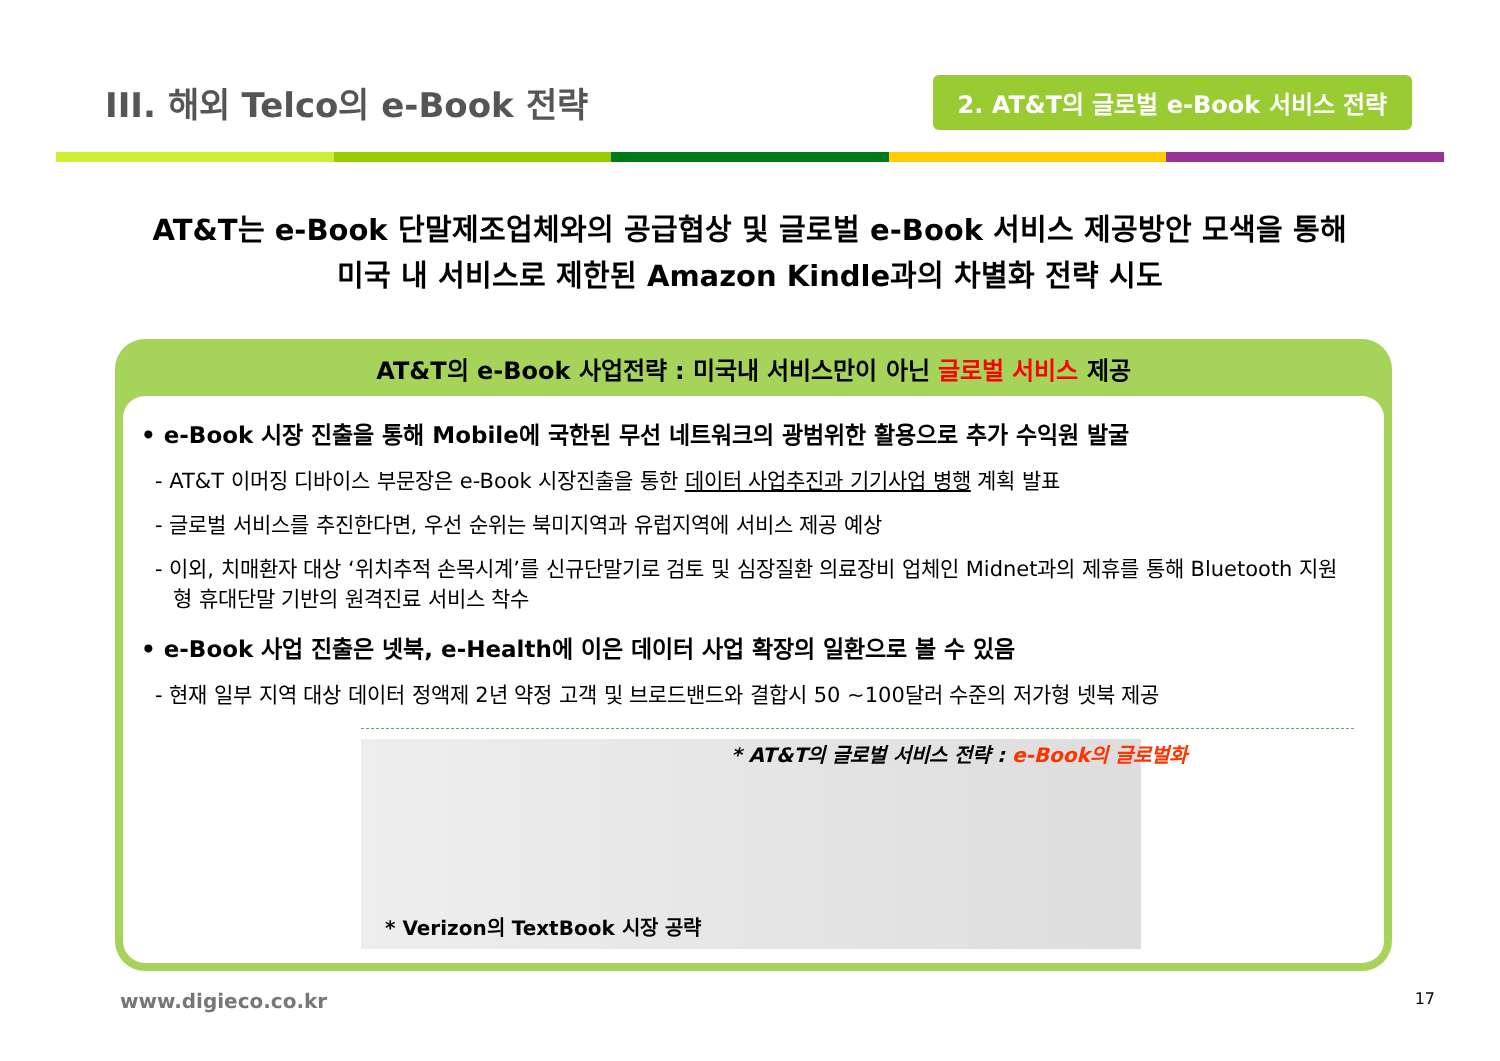III. 해외 Telco의 e-Book 전략
2. AT&T의 글로벌 e-Book 서비스 전략
AT&T는 e-Book 단말제조업체와의 공급협상 및 글로벌 e-Book 서비스 제공방안 모색을 통해
미국 내 서비스로 제한된 Amazon Kindle과의 차별화 전략 시도
AT&T의 e-Book 사업전략 : 미국내 서비스만이 아닌 글로벌 서비스 제공
• e-Book 시장 진출을 통해 Mobile에 국한된 무선 네트워크의 광범위한 활용으로 추가 수익원 발굴
- AT&T 이머징 디바이스 부문장은 e-Book 시장진출을 통한 데이터 사업추진과 기기사업 병행 계획 발표
- 글로벌 서비스를 추진한다면, 우선 순위는 북미지역과 유럽지역에 서비스 제공 예상
- 이외, 치매환자 대상 ‘위치추적 손목시계’를 신규단말기로 검토 및 심장질환 의료장비 업체인 Midnet과의 제휴를 통해 Bluetooth 지원형 휴대단말 기반의 원격진료 서비스 착수
• e-Book 사업 진출은 넷북, e-Health에 이은 데이터 사업 확장의 일환으로 볼 수 있음
- 현재 일부 지역 대상 데이터 정액제 2년 약정 고객 및 브로드밴드와 결합시 50 ~100달러 수준의 저가형 넷북 제공
* Verizon의 TextBook 시장 공략
* AT&T의 글로벌 서비스 전략 : e-Book의 글로벌화
www.digieco.co.kr 17